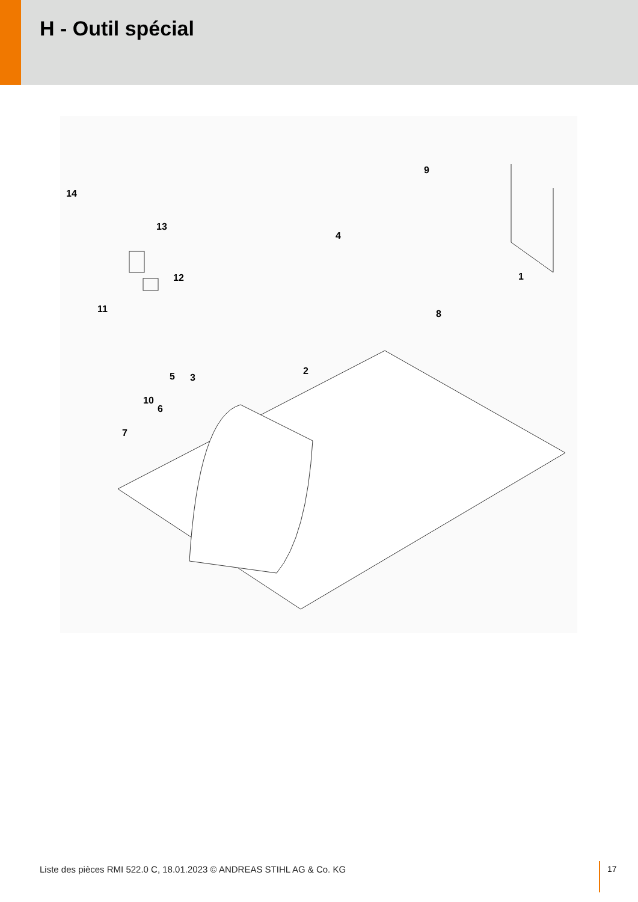H - Outil spécial
14
13
12
11
5 3
2
10
6
7
4
9
8
1
Liste des pièces RMI 522.0 C, 18.01.2023 © ANDREAS STIHL AG & Co. KG
17